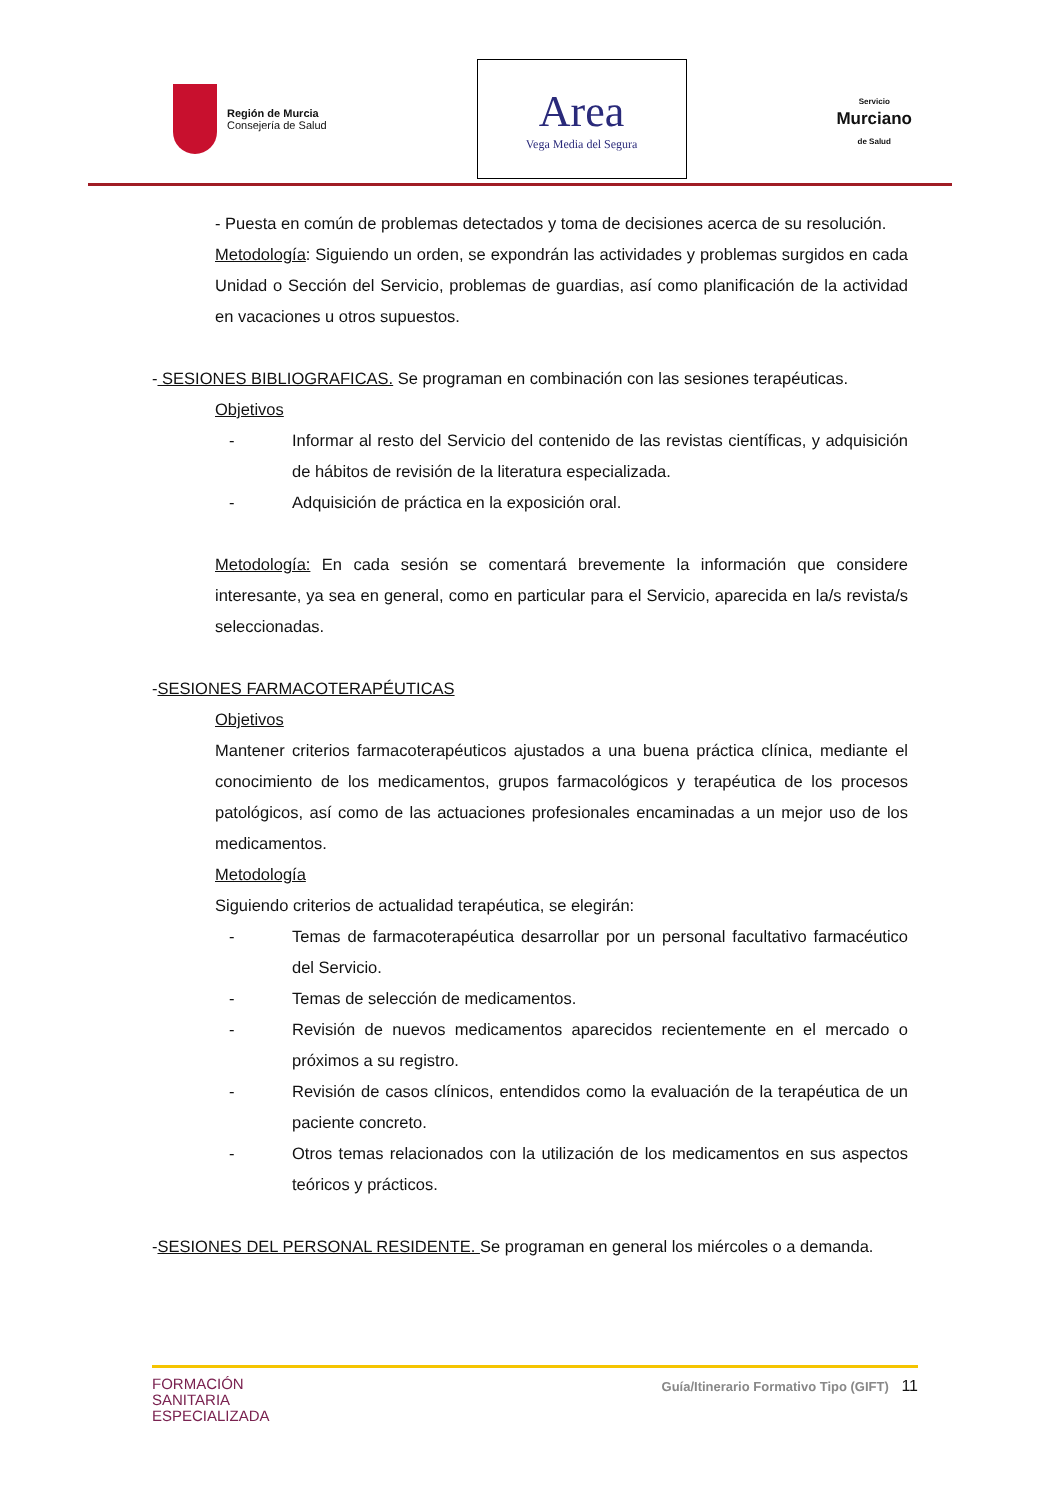Región de Murcia
Consejería de Salud
Area
Vega Media del Segura
Servicio
Murciano
de Salud
- Puesta en común de problemas detectados y toma de decisiones acerca de su resolución.
Metodología: Siguiendo un orden, se expondrán las actividades y problemas surgidos en cada Unidad o Sección del Servicio, problemas de guardias, así como planificación de la actividad en vacaciones u otros supuestos.
- SESIONES BIBLIOGRAFICAS. Se programan en combinación con las sesiones terapéuticas.
Objetivos
- Informar al resto del Servicio del contenido de las revistas científicas, y adquisición de hábitos de revisión de la literatura especializada.
- Adquisición de práctica en la exposición oral.
Metodología: En cada sesión se comentará brevemente la información que considere interesante, ya sea en general, como en particular para el Servicio, aparecida en la/s revista/s seleccionadas.
-SESIONES FARMACOTERAPÉUTICAS
Objetivos
Mantener criterios farmacoterapéuticos ajustados a una buena práctica clínica, mediante el conocimiento de los medicamentos, grupos farmacológicos y terapéutica de los procesos patológicos, así como de las actuaciones profesionales encaminadas a un mejor uso de los medicamentos.
Metodología
Siguiendo criterios de actualidad terapéutica, se elegirán:
- Temas de farmacoterapéutica desarrollar por un personal facultativo farmacéutico del Servicio.
- Temas de selección de medicamentos.
- Revisión de nuevos medicamentos aparecidos recientemente en el mercado o próximos a su registro.
- Revisión de casos clínicos, entendidos como la evaluación de la terapéutica de un paciente concreto.
- Otros temas relacionados con la utilización de los medicamentos en sus aspectos teóricos y prácticos.
-SESIONES DEL PERSONAL RESIDENTE. Se programan en general los miércoles o a demanda.
FORMACIÓN
SANITARIA
ESPECIALIZADA
Guía/Itinerario Formativo Tipo (GIFT) 11